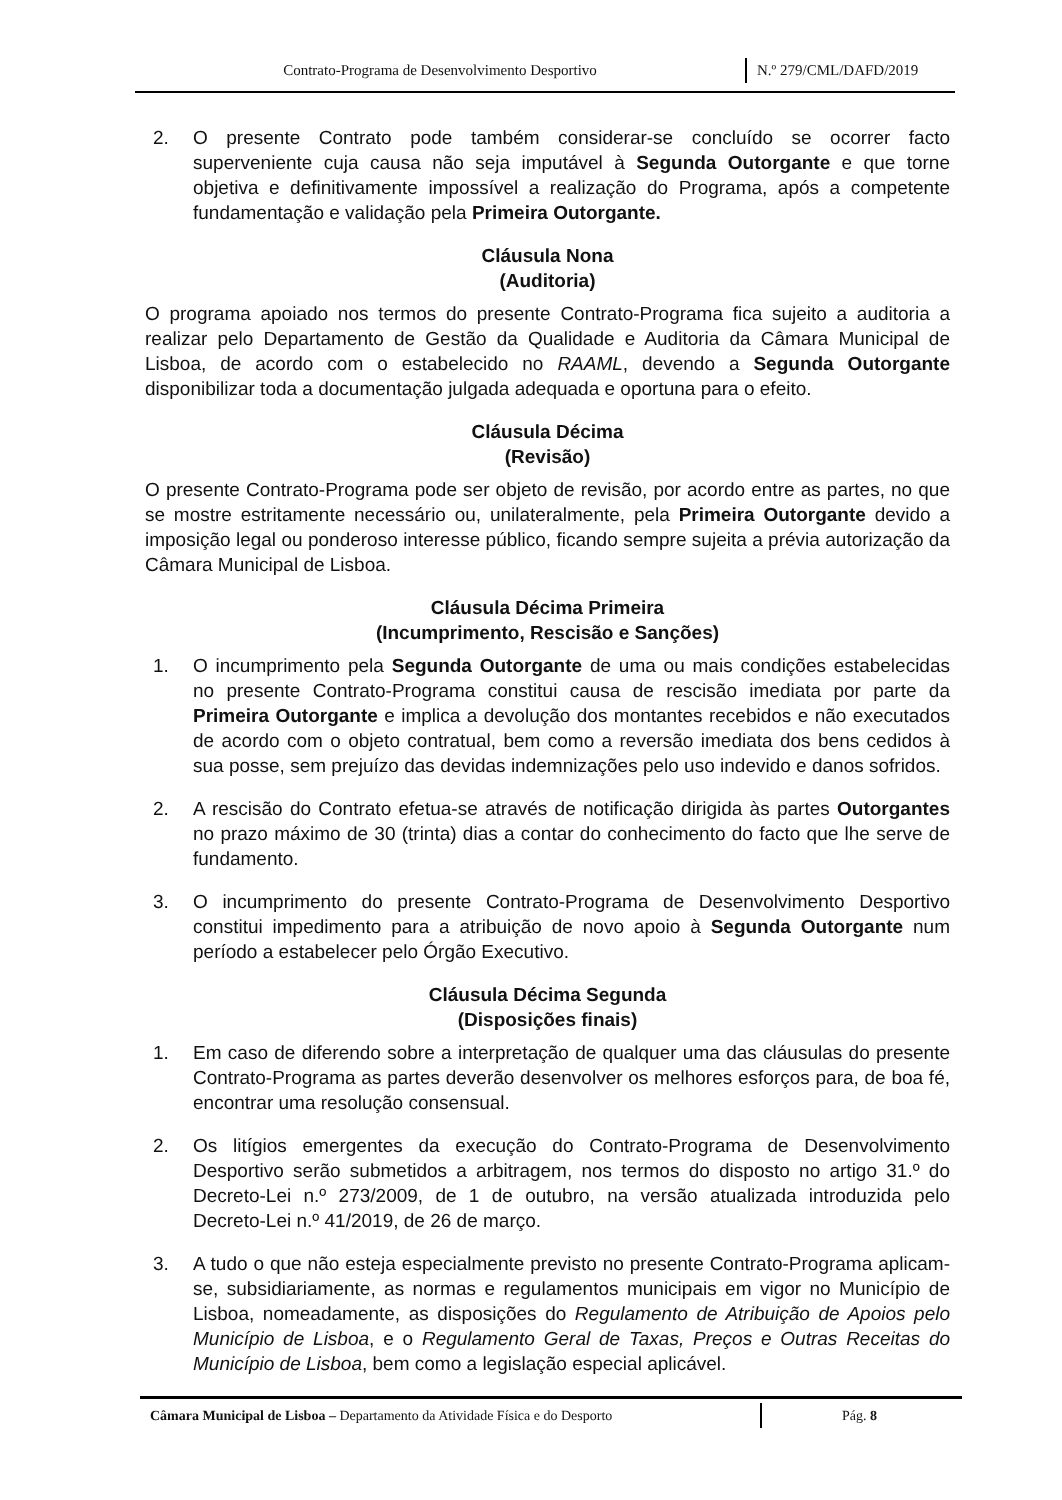Contrato-Programa de Desenvolvimento Desportivo N.º 279/CML/DAFD/2019
2. O presente Contrato pode também considerar-se concluído se ocorrer facto superveniente cuja causa não seja imputável à Segunda Outorgante e que torne objetiva e definitivamente impossível a realização do Programa, após a competente fundamentação e validação pela Primeira Outorgante.
Cláusula Nona
(Auditoria)
O programa apoiado nos termos do presente Contrato-Programa fica sujeito a auditoria a realizar pelo Departamento de Gestão da Qualidade e Auditoria da Câmara Municipal de Lisboa, de acordo com o estabelecido no RAAML, devendo a Segunda Outorgante disponibilizar toda a documentação julgada adequada e oportuna para o efeito.
Cláusula Décima
(Revisão)
O presente Contrato-Programa pode ser objeto de revisão, por acordo entre as partes, no que se mostre estritamente necessário ou, unilateralmente, pela Primeira Outorgante devido a imposição legal ou ponderoso interesse público, ficando sempre sujeita a prévia autorização da Câmara Municipal de Lisboa.
Cláusula Décima Primeira
(Incumprimento, Rescisão e Sanções)
1. O incumprimento pela Segunda Outorgante de uma ou mais condições estabelecidas no presente Contrato-Programa constitui causa de rescisão imediata por parte da Primeira Outorgante e implica a devolução dos montantes recebidos e não executados de acordo com o objeto contratual, bem como a reversão imediata dos bens cedidos à sua posse, sem prejuízo das devidas indemnizações pelo uso indevido e danos sofridos.
2. A rescisão do Contrato efetua-se através de notificação dirigida às partes Outorgantes no prazo máximo de 30 (trinta) dias a contar do conhecimento do facto que lhe serve de fundamento.
3. O incumprimento do presente Contrato-Programa de Desenvolvimento Desportivo constitui impedimento para a atribuição de novo apoio à Segunda Outorgante num período a estabelecer pelo Órgão Executivo.
Cláusula Décima Segunda
(Disposições finais)
1. Em caso de diferendo sobre a interpretação de qualquer uma das cláusulas do presente Contrato-Programa as partes deverão desenvolver os melhores esforços para, de boa fé, encontrar uma resolução consensual.
2. Os litígios emergentes da execução do Contrato-Programa de Desenvolvimento Desportivo serão submetidos a arbitragem, nos termos do disposto no artigo 31.º do Decreto-Lei n.º 273/2009, de 1 de outubro, na versão atualizada introduzida pelo Decreto-Lei n.º 41/2019, de 26 de março.
3. A tudo o que não esteja especialmente previsto no presente Contrato-Programa aplicam-se, subsidiariamente, as normas e regulamentos municipais em vigor no Município de Lisboa, nomeadamente, as disposições do Regulamento de Atribuição de Apoios pelo Município de Lisboa, e o Regulamento Geral de Taxas, Preços e Outras Receitas do Município de Lisboa, bem como a legislação especial aplicável.
Câmara Municipal de Lisboa – Departamento da Atividade Física e do Desporto
Pág. 8